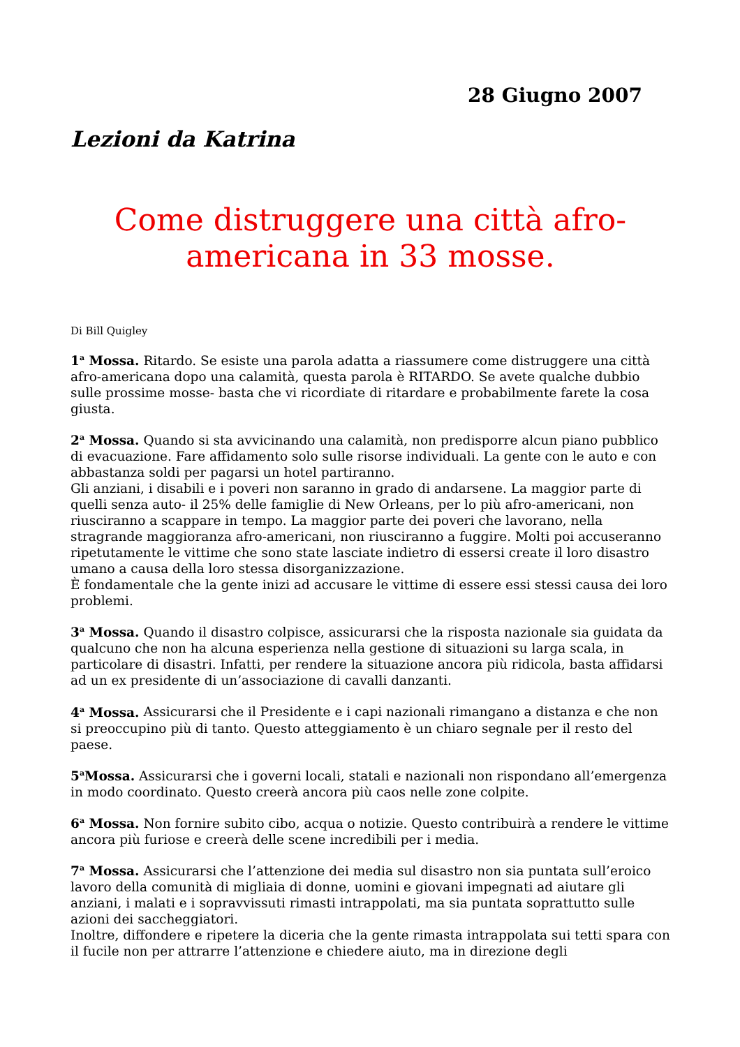28 Giugno 2007
Lezioni da Katrina
Come distruggere una città afro-
americana in 33 mosse.
Di Bill Quigley
1<sup>a</sup> Mossa. Ritardo. Se esiste una parola adatta a riassumere come distruggere una città afro-americana dopo una calamità, questa parola è RITARDO. Se avete qualche dubbio sulle prossime mosse- basta che vi ricordiate di ritardare e probabilmente farete la cosa giusta.
2<sup>a</sup> Mossa. Quando si sta avvicinando una calamità, non predisporre alcun piano pubblico di evacuazione. Fare affidamento solo sulle risorse individuali. La gente con le auto e con abbastanza soldi per pagarsi un hotel partiranno.
Gli anziani, i disabili e i poveri non saranno in grado di andarsene. La maggior parte di quelli senza auto- il 25% delle famiglie di New Orleans, per lo più afro-americani, non riusciranno a scappare in tempo. La maggior parte dei poveri che lavorano, nella stragrande maggioranza afro-americani, non riusciranno a fuggire. Molti poi accuseranno ripetutamente le vittime che sono state lasciate indietro di essersi create il loro disastro umano a causa della loro stessa disorganizzazione.
È fondamentale che la gente inizi ad accusare le vittime di essere essi stessi causa dei loro problemi.
3<sup>a</sup> Mossa. Quando il disastro colpisce, assicurarsi che la risposta nazionale sia guidata da qualcuno che non ha alcuna esperienza nella gestione di situazioni su larga scala, in particolare di disastri. Infatti, per rendere la situazione ancora più ridicola, basta affidarsi ad un ex presidente di un’associazione di cavalli danzanti.
4<sup>a</sup> Mossa. Assicurarsi che il Presidente e i capi nazionali rimangano a distanza e che non si preoccupino più di tanto. Questo atteggiamento è un chiaro segnale per il resto del paese.
5<sup>a</sup>Mossa. Assicurarsi che i governi locali, statali e nazionali non rispondano all’emergenza in modo coordinato. Questo creerà ancora più caos nelle zone colpite.
6<sup>a</sup> Mossa. Non fornire subito cibo, acqua o notizie. Questo contribuirà a rendere le vittime ancora più furiose e creerà delle scene incredibili per i media.
7<sup>a</sup> Mossa. Assicurarsi che l’attenzione dei media sul disastro non sia puntata sull’eroico lavoro della comunità di migliaia di donne, uomini e giovani impegnati ad aiutare gli anziani, i malati e i sopravvissuti rimasti intrappolati, ma sia puntata soprattutto sulle azioni dei saccheggiatori.
Inoltre, diffondere e ripetere la diceria che la gente rimasta intrappolata sui tetti spara con il fucile non per attrarre l’attenzione e chiedere aiuto, ma in direzione degli